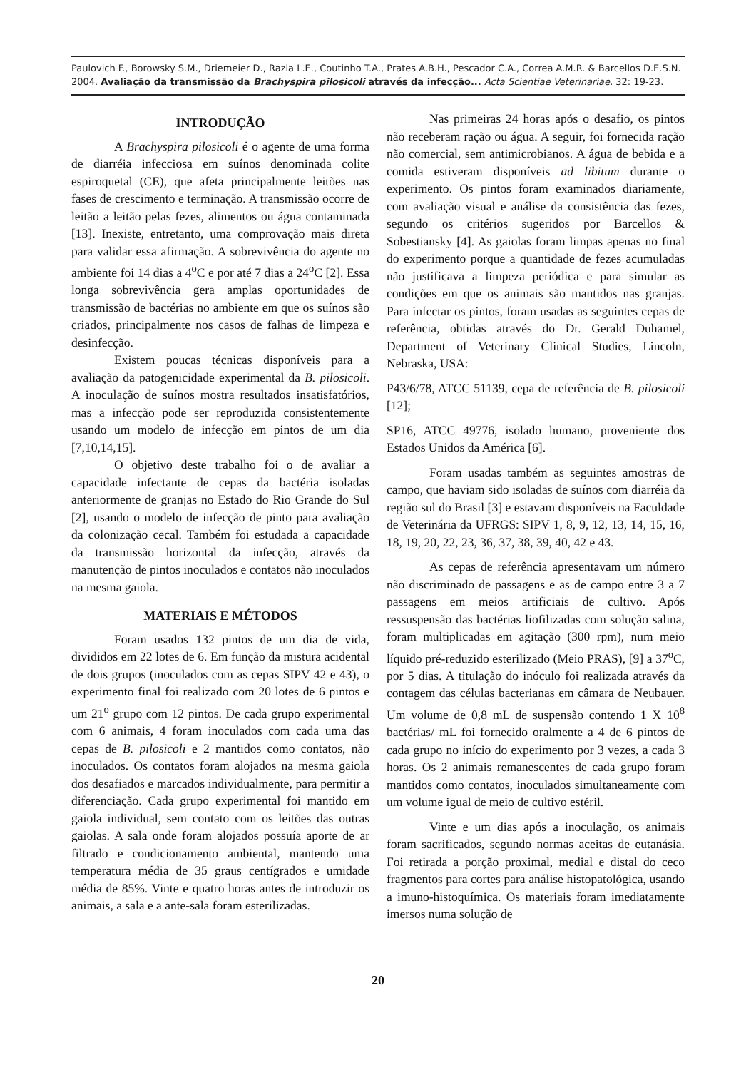Paulovich F., Borowsky S.M., Driemeier D., Razia L.E., Coutinho T.A., Prates A.B.H., Pescador C.A., Correa A.M.R. & Barcellos D.E.S.N. 2004. Avaliação da transmissão da Brachyspira pilosicoli através da infecção... Acta Scientiae Veterinariae. 32: 19-23.
INTRODUÇÃO
A Brachyspira pilosicoli é o agente de uma forma de diarréia infecciosa em suínos denominada colite espiroquetal (CE), que afeta principalmente leitões nas fases de crescimento e terminação. A transmissão ocorre de leitão a leitão pelas fezes, alimentos ou água contaminada [13]. Inexiste, entretanto, uma comprovação mais direta para validar essa afirmação. A sobrevivência do agente no ambiente foi 14 dias a 4<sup>o</sup>C e por até 7 dias a 24<sup>o</sup>C [2]. Essa longa sobrevivência gera amplas oportunidades de transmissão de bactérias no ambiente em que os suínos são criados, principalmente nos casos de falhas de limpeza e desinfecção.
Existem poucas técnicas disponíveis para a avaliação da patogenicidade experimental da B. pilosicoli. A inoculação de suínos mostra resultados insatisfatórios, mas a infecção pode ser reproduzida consistentemente usando um modelo de infecção em pintos de um dia [7,10,14,15].
O objetivo deste trabalho foi o de avaliar a capacidade infectante de cepas da bactéria isoladas anteriormente de granjas no Estado do Rio Grande do Sul [2], usando o modelo de infecção de pinto para avaliação da colonização cecal. Também foi estudada a capacidade da transmissão horizontal da infecção, através da manutenção de pintos inoculados e contatos não inoculados na mesma gaiola.
MATERIAIS E MÉTODOS
Foram usados 132 pintos de um dia de vida, divididos em 22 lotes de 6. Em função da mistura acidental de dois grupos (inoculados com as cepas SIPV 42 e 43), o experimento final foi realizado com 20 lotes de 6 pintos e um 21<sup>o</sup> grupo com 12 pintos. De cada grupo experimental com 6 animais, 4 foram inoculados com cada uma das cepas de B. pilosicoli e 2 mantidos como contatos, não inoculados. Os contatos foram alojados na mesma gaiola dos desafiados e marcados individualmente, para permitir a diferenciação. Cada grupo experimental foi mantido em gaiola individual, sem contato com os leitões das outras gaiolas. A sala onde foram alojados possuía aporte de ar filtrado e condicionamento ambiental, mantendo uma temperatura média de 35 graus centígrados e umidade média de 85%. Vinte e quatro horas antes de introduzir os animais, a sala e a ante-sala foram esterilizadas.
Nas primeiras 24 horas após o desafio, os pintos não receberam ração ou água. A seguir, foi fornecida ração não comercial, sem antimicrobianos. A água de bebida e a comida estiveram disponíveis ad libitum durante o experimento. Os pintos foram examinados diariamente, com avaliação visual e análise da consistência das fezes, segundo os critérios sugeridos por Barcellos & Sobestiansky [4]. As gaiolas foram limpas apenas no final do experimento porque a quantidade de fezes acumuladas não justificava a limpeza periódica e para simular as condições em que os animais são mantidos nas granjas. Para infectar os pintos, foram usadas as seguintes cepas de referência, obtidas através do Dr. Gerald Duhamel, Department of Veterinary Clinical Studies, Lincoln, Nebraska, USA:
P43/6/78, ATCC 51139, cepa de referência de B. pilosicoli [12];
SP16, ATCC 49776, isolado humano, proveniente dos Estados Unidos da América [6].
Foram usadas também as seguintes amostras de campo, que haviam sido isoladas de suínos com diarréia da região sul do Brasil [3] e estavam disponíveis na Faculdade de Veterinária da UFRGS: SIPV 1, 8, 9, 12, 13, 14, 15, 16, 18, 19, 20, 22, 23, 36, 37, 38, 39, 40, 42 e 43.
As cepas de referência apresentavam um número não discriminado de passagens e as de campo entre 3 a 7 passagens em meios artificiais de cultivo. Após ressuspensão das bactérias liofilizadas com solução salina, foram multiplicadas em agitação (300 rpm), num meio líquido pré-reduzido esterilizado (Meio PRAS), [9] a 37<sup>o</sup>C, por 5 dias. A titulação do inóculo foi realizada através da contagem das células bacterianas em câmara de Neubauer. Um volume de 0,8 mL de suspensão contendo 1 X 10<sup>8</sup> bactérias/ mL foi fornecido oralmente a 4 de 6 pintos de cada grupo no início do experimento por 3 vezes, a cada 3 horas. Os 2 animais remanescentes de cada grupo foram mantidos como contatos, inoculados simultaneamente com um volume igual de meio de cultivo estéril.
Vinte e um dias após a inoculação, os animais foram sacrificados, segundo normas aceitas de eutanásia. Foi retirada a porção proximal, medial e distal do ceco fragmentos para cortes para análise histopatológica, usando a imuno-histoquímica. Os materiais foram imediatamente imersos numa solução de
20